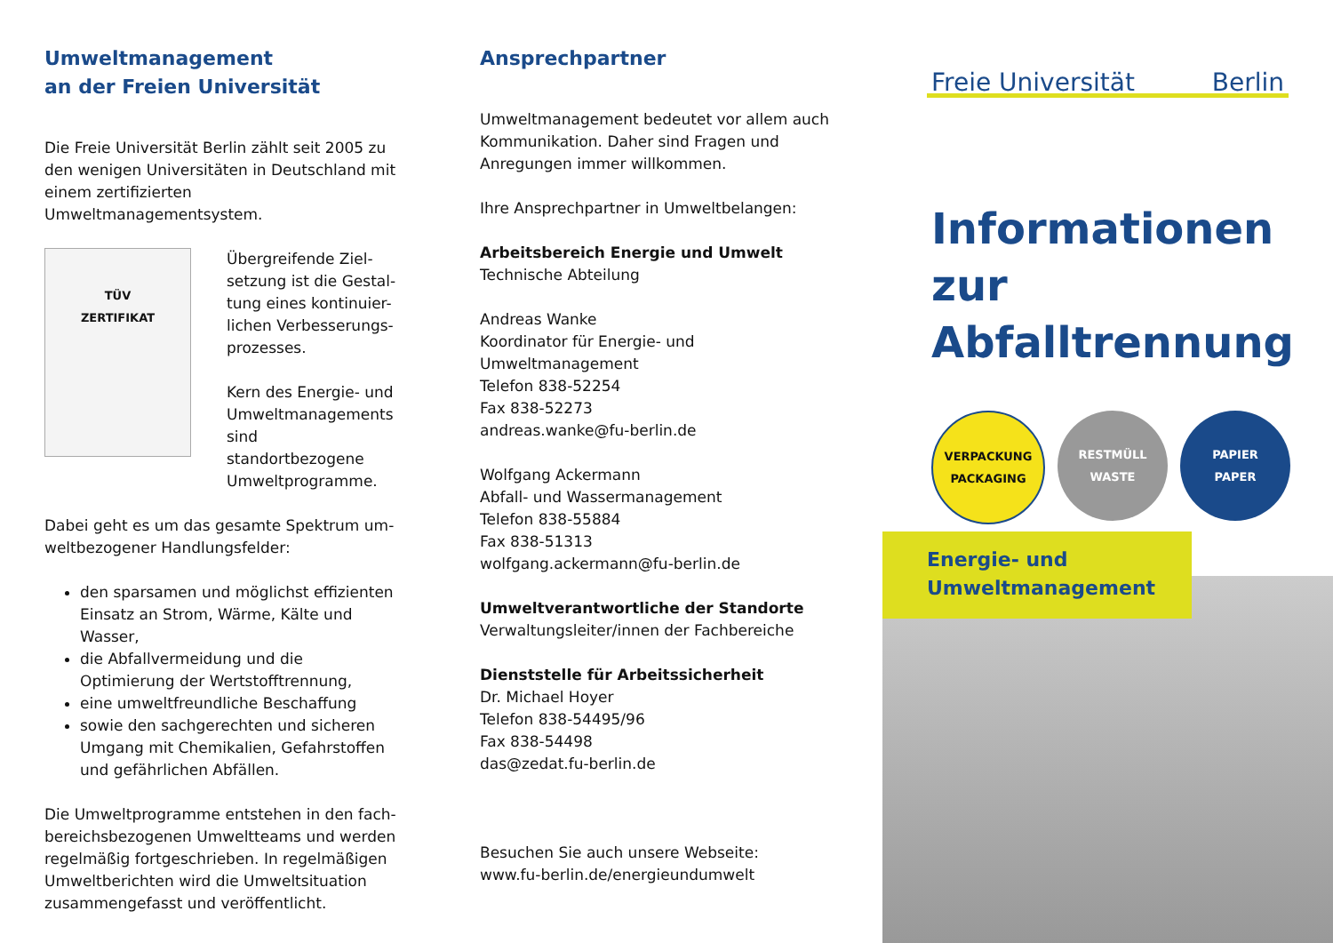Umweltmanagement
an der Freien Universität
Die Freie Universität Berlin zählt seit 2005 zu den wenigen Universitäten in Deutschland mit einem zertifizierten Umweltmanagementsystem.
TÜV
ZERTIFIKAT
Übergreifende Ziel-setzung ist die Gestal-tung eines kontinuier-lichen Verbesserungs-prozesses.
Kern des Energie- und Umweltmanagements sind standortbezogene Umweltprogramme.
Dabei geht es um das gesamte Spektrum um-weltbezogener Handlungsfelder:
den sparsamen und möglichst effizienten Einsatz an Strom, Wärme, Kälte und Wasser,
die Abfallvermeidung und die Optimierung der Wertstofftrennung,
eine umweltfreundliche Beschaffung
sowie den sachgerechten und sicheren Umgang mit Chemikalien, Gefahrstoffen und gefährlichen Abfällen.
Die Umweltprogramme entstehen in den fach-bereichsbezogenen Umweltteams und werden regelmäßig fortgeschrieben. In regelmäßigen Umweltberichten wird die Umweltsituation zusammengefasst und veröffentlicht.
Ansprechpartner
Umweltmanagement bedeutet vor allem auch Kommunikation. Daher sind Fragen und Anregungen immer willkommen.
Ihre Ansprechpartner in Umweltbelangen:
Arbeitsbereich Energie und Umwelt
Technische Abteilung
Andreas Wanke
Koordinator für Energie- und Umweltmanagement
Telefon 838-52254
Fax 838-52273
andreas.wanke@fu-berlin.de
Wolfgang Ackermann
Abfall- und Wassermanagement
Telefon 838-55884
Fax 838-51313
wolfgang.ackermann@fu-berlin.de
Umweltverantwortliche der Standorte
Verwaltungsleiter/innen der Fachbereiche
Dienststelle für Arbeitssicherheit
Dr. Michael Hoyer
Telefon 838-54495/96
Fax 838-54498
das@zedat.fu-berlin.de
Besuchen Sie auch unsere Webseite:
www.fu-berlin.de/energieundumwelt
Freie Universität Berlin
Informationen
zur Abfalltrennung
VERPACKUNG
PACKAGING
RESTMÜLL
WASTE
PAPIER
PAPER
Energie- und
Umweltmanagement